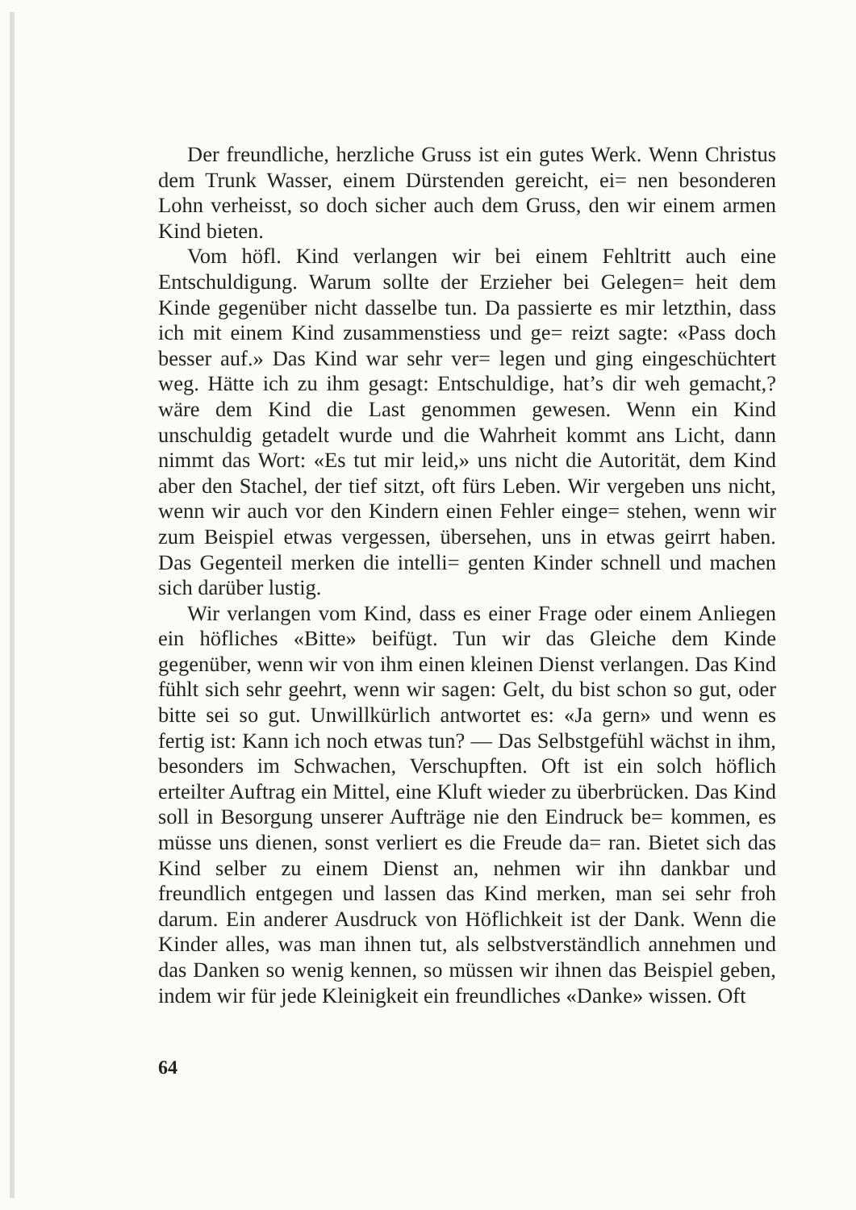Der freundliche, herzliche Gruss ist ein gutes Werk. Wenn Christus dem Trunk Wasser, einem Dürstenden gereicht, ei= nen besonderen Lohn verheisst, so doch sicher auch dem Gruss, den wir einem armen Kind bieten.
Vom höfl. Kind verlangen wir bei einem Fehltritt auch eine Entschuldigung. Warum sollte der Erzieher bei Gelegen= heit dem Kinde gegenüber nicht dasselbe tun. Da passierte es mir letzthin, dass ich mit einem Kind zusammenstiess und ge= reizt sagte: «Pass doch besser auf.» Das Kind war sehr ver= legen und ging eingeschüchtert weg. Hätte ich zu ihm gesagt: Entschuldige, hat’s dir weh gemacht,? wäre dem Kind die Last genommen gewesen. Wenn ein Kind unschuldig getadelt wurde und die Wahrheit kommt ans Licht, dann nimmt das Wort: «Es tut mir leid,» uns nicht die Autorität, dem Kind aber den Stachel, der tief sitzt, oft fürs Leben. Wir vergeben uns nicht, wenn wir auch vor den Kindern einen Fehler einge= stehen, wenn wir zum Beispiel etwas vergessen, übersehen, uns in etwas geirrt haben. Das Gegenteil merken die intelli= genten Kinder schnell und machen sich darüber lustig.
Wir verlangen vom Kind, dass es einer Frage oder einem Anliegen ein höfliches «Bitte» beifügt. Tun wir das Gleiche dem Kinde gegenüber, wenn wir von ihm einen kleinen Dienst verlangen. Das Kind fühlt sich sehr geehrt, wenn wir sagen: Gelt, du bist schon so gut, oder bitte sei so gut. Unwillkürlich antwortet es: «Ja gern» und wenn es fertig ist: Kann ich noch etwas tun? — Das Selbstgefühl wächst in ihm, besonders im Schwachen, Verschupften. Oft ist ein solch höflich erteilter Auftrag ein Mittel, eine Kluft wieder zu überbrücken. Das Kind soll in Besorgung unserer Aufträge nie den Eindruck be= kommen, es müsse uns dienen, sonst verliert es die Freude da= ran. Bietet sich das Kind selber zu einem Dienst an, nehmen wir ihn dankbar und freundlich entgegen und lassen das Kind merken, man sei sehr froh darum. Ein anderer Ausdruck von Höflichkeit ist der Dank. Wenn die Kinder alles, was man ihnen tut, als selbstverständlich annehmen und das Danken so wenig kennen, so müssen wir ihnen das Beispiel geben, indem wir für jede Kleinigkeit ein freundliches «Danke» wissen. Oft
64